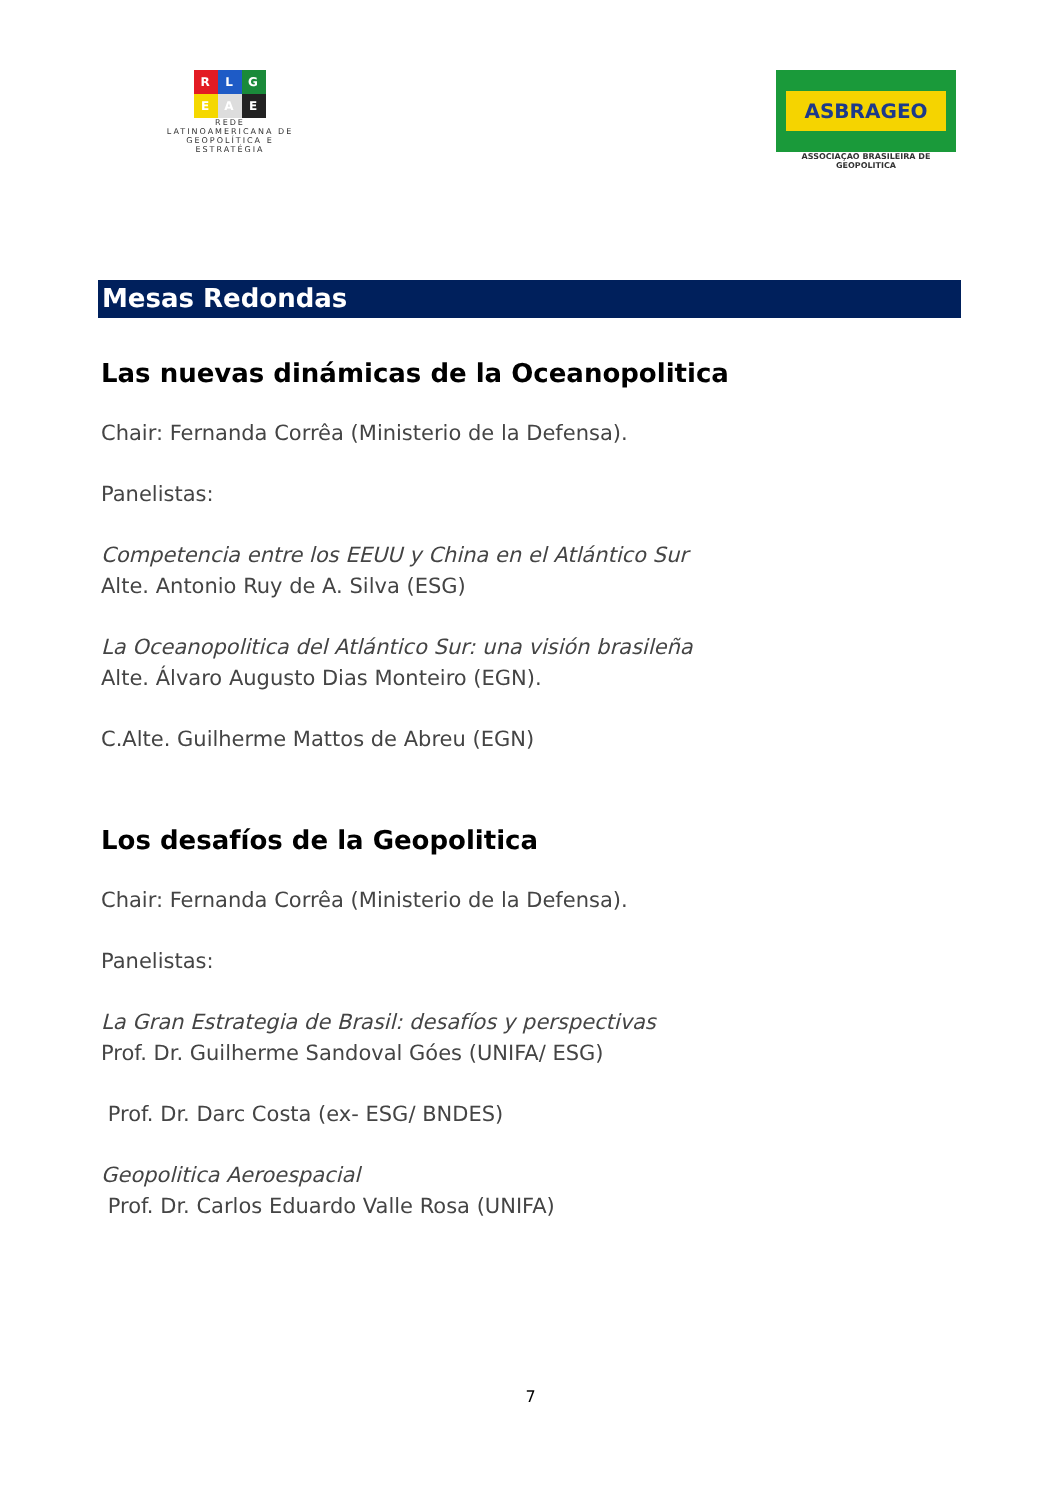R L G
E A E
REDE
LATINOAMERICANA DE
GEOPOLÍTICA E
ESTRATÉGIA
ASBRAGEO
ASSOCIAÇAO BRASILEIRA DE GEOPOLITICA
Mesas Redondas
Las nuevas dinámicas de la Oceanopolitica
Chair: Fernanda Corrêa (Ministerio de la Defensa).
Panelistas:
Competencia entre los EEUU y China en el Atlántico Sur
Alte. Antonio Ruy de A. Silva (ESG)
La Oceanopolitica del Atlántico Sur: una visión brasileña
Alte. Álvaro Augusto Dias Monteiro (EGN).
C.Alte. Guilherme Mattos de Abreu (EGN)
Los desafíos de la Geopolitica
Chair: Fernanda Corrêa (Ministerio de la Defensa).
Panelistas:
La Gran Estrategia de Brasil: desafíos y perspectivas
Prof. Dr. Guilherme Sandoval Góes (UNIFA/ ESG)
Prof. Dr. Darc Costa (ex- ESG/ BNDES)
Geopolitica Aeroespacial
Prof. Dr. Carlos Eduardo Valle Rosa (UNIFA)
7